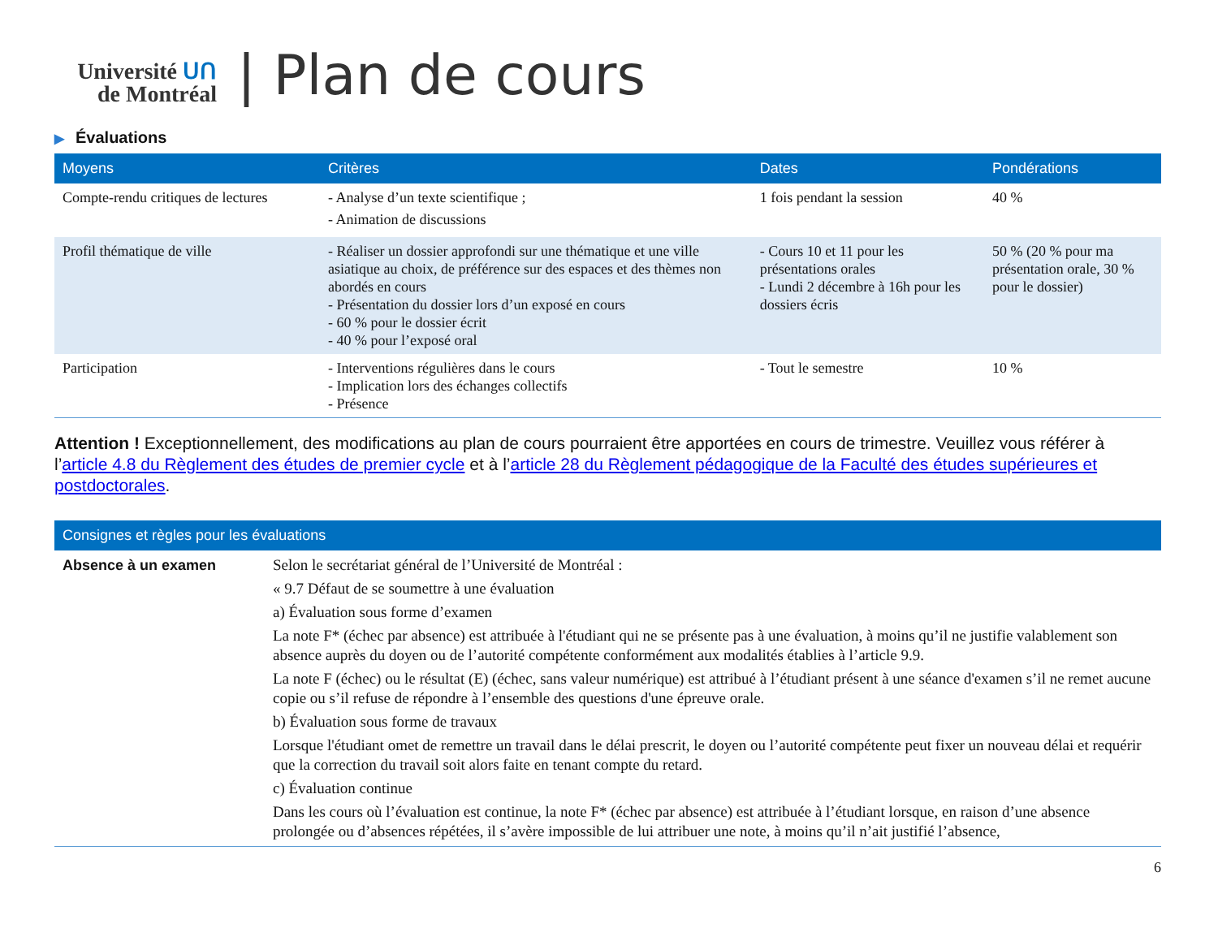Université ᑌᑎ
de Montréal
| Plan de cours
▶ Évaluations
| Moyens | Critères | Dates | Pondérations |
| --- | --- | --- | --- |
| Compte-rendu critiques de lectures | - Analyse d’un texte scientifique ; - Animation de discussions | 1 fois pendant la session | 40 % |
| Profil thématique de ville | - Réaliser un dossier approfondi sur une thématique et une ville asiatique au choix, de préférence sur des espaces et des thèmes non abordés en cours - Présentation du dossier lors d’un exposé en cours - 60 % pour le dossier écrit - 40 % pour l’exposé oral | - Cours 10 et 11 pour les présentations orales - Lundi 2 décembre à 16h pour les dossiers écris | 50 % (20 % pour ma présentation orale, 30 % pour le dossier) |
| Participation | - Interventions régulières dans le cours - Implication lors des échanges collectifs - Présence | - Tout le semestre | 10 % |
Attention ! Exceptionnellement, des modifications au plan de cours pourraient être apportées en cours de trimestre. Veuillez vous référer à l’article 4.8 du Règlement des études de premier cycle et à l’article 28 du Règlement pédagogique de la Faculté des études supérieures et postdoctorales.
| Consignes et règles pour les évaluations | |
| --- | --- |
| Absence à un examen | Selon le secrétariat général de l’Université de Montréal : « 9.7 Défaut de se soumettre à une évaluation a) Évaluation sous forme d’examen La note F* (échec par absence) est attribuée à l'étudiant qui ne se présente pas à une évaluation, à moins qu’il ne justifie valablement son absence auprès du doyen ou de l’autorité compétente conformément aux modalités établies à l’article 9.9. La note F (échec) ou le résultat (E) (échec, sans valeur numérique) est attribué à l’étudiant présent à une séance d'examen s’il ne remet aucune copie ou s’il refuse de répondre à l’ensemble des questions d'une épreuve orale. b) Évaluation sous forme de travaux Lorsque l'étudiant omet de remettre un travail dans le délai prescrit, le doyen ou l’autorité compétente peut fixer un nouveau délai et requérir que la correction du travail soit alors faite en tenant compte du retard. c) Évaluation continue Dans les cours où l’évaluation est continue, la note F* (échec par absence) est attribuée à l’étudiant lorsque, en raison d’une absence prolongée ou d’absences répétées, il s’avère impossible de lui attribuer une note, à moins qu’il n’ait justifié l’absence, |
6